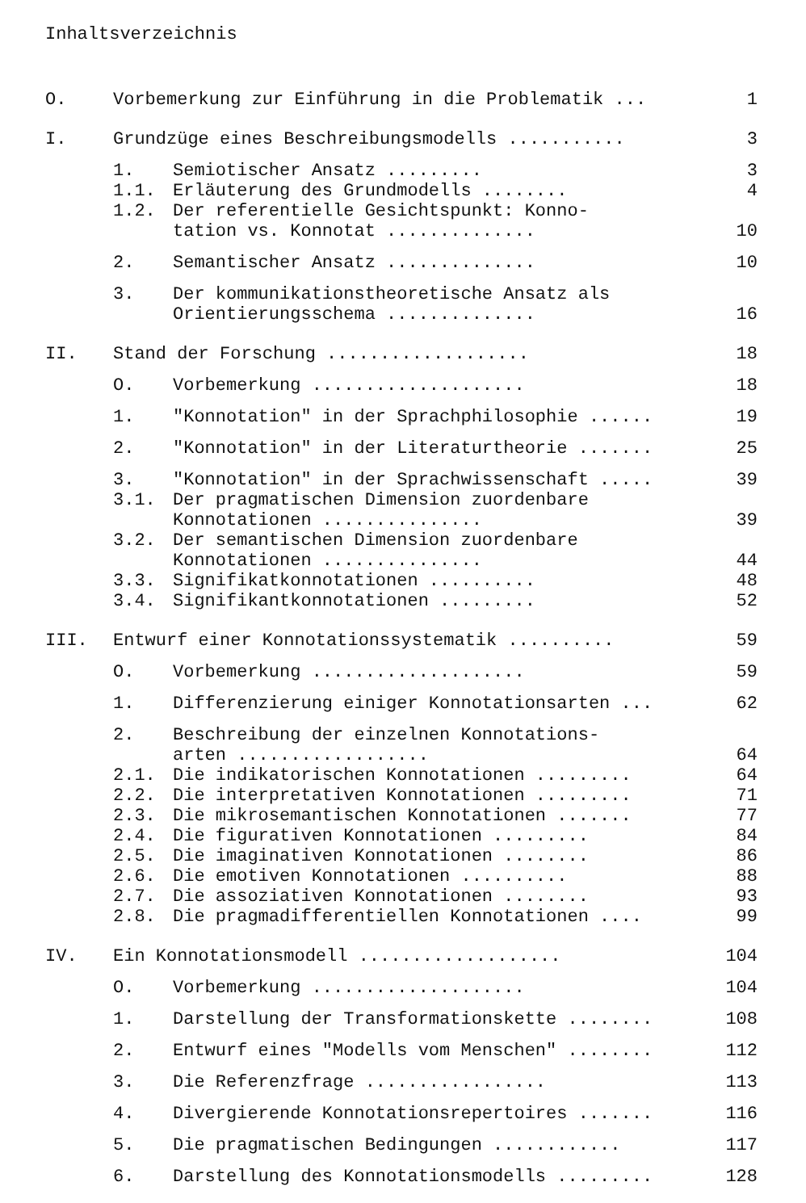Inhaltsverzeichnis
O. Vorbemerkung zur Einführung in die Problematik ... 1
I. Grundzüge eines Beschreibungsmodells ........... 3
1. Semiotischer Ansatz ......... 3
1.1. Erläuterung des Grundmodells ........ 4
1.2. Der referentielle Gesichtspunkt: Konno-
tation vs. Konnotat .............. 10
2. Semantischer Ansatz .............. 10
3. Der kommunikationstheoretische Ansatz als
Orientierungsschema .............. 16
II. Stand der Forschung ................... 18
O. Vorbemerkung .................... 18
1. "Konnotation" in der Sprachphilosophie ...... 19
2. "Konnotation" in der Literaturtheorie ....... 25
3. "Konnotation" in der Sprachwissenschaft ..... 39
3.1. Der pragmatischen Dimension zuordenbare
Konnotationen ............... 39
3.2. Der semantischen Dimension zuordenbare
Konnotationen ............... 44
3.3. Signifikatkonnotationen .......... 48
3.4. Signifikantkonnotationen ......... 52
III. Entwurf einer Konnotationssystematik .......... 59
O. Vorbemerkung .................... 59
1. Differenzierung einiger Konnotationsarten ... 62
2. Beschreibung der einzelnen Konnotations-
arten .................. 64
2.1. Die indikatorischen Konnotationen ......... 64
2.2. Die interpretativen Konnotationen ......... 71
2.3. Die mikrosemantischen Konnotationen ....... 77
2.4. Die figurativen Konnotationen ......... 84
2.5. Die imaginativen Konnotationen ........ 86
2.6. Die emotiven Konnotationen .......... 88
2.7. Die assoziativen Konnotationen ........ 93
2.8. Die pragmadifferentiellen Konnotationen .... 99
IV. Ein Konnotationsmodell ................... 104
O. Vorbemerkung .................... 104
1. Darstellung der Transformationskette ........ 108
2. Entwurf eines "Modells vom Menschen" ........ 112
3. Die Referenzfrage ................. 113
4. Divergierende Konnotationsrepertoires ....... 116
5. Die pragmatischen Bedingungen ............ 117
6. Darstellung des Konnotationsmodells ......... 128